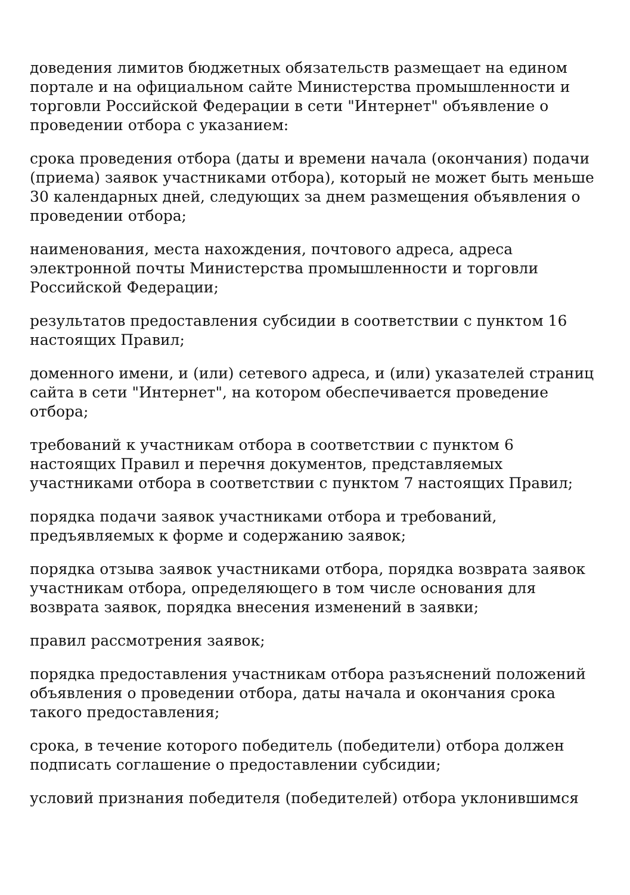доведения лимитов бюджетных обязательств размещает на едином портале и на официальном сайте Министерства промышленности и торговли Российской Федерации в сети "Интернет" объявление о проведении отбора с указанием:
срока проведения отбора (даты и времени начала (окончания) подачи (приема) заявок участниками отбора), который не может быть меньше 30 календарных дней, следующих за днем размещения объявления о проведении отбора;
наименования, места нахождения, почтового адреса, адреса электронной почты Министерства промышленности и торговли Российской Федерации;
результатов предоставления субсидии в соответствии с пунктом 16 настоящих Правил;
доменного имени, и (или) сетевого адреса, и (или) указателей страниц сайта в сети "Интернет", на котором обеспечивается проведение отбора;
требований к участникам отбора в соответствии с пунктом 6 настоящих Правил и перечня документов, представляемых участниками отбора в соответствии с пунктом 7 настоящих Правил;
порядка подачи заявок участниками отбора и требований, предъявляемых к форме и содержанию заявок;
порядка отзыва заявок участниками отбора, порядка возврата заявок участникам отбора, определяющего в том числе основания для возврата заявок, порядка внесения изменений в заявки;
правил рассмотрения заявок;
порядка предоставления участникам отбора разъяснений положений объявления о проведении отбора, даты начала и окончания срока такого предоставления;
срока, в течение которого победитель (победители) отбора должен подписать соглашение о предоставлении субсидии;
условий признания победителя (победителей) отбора уклонившимся